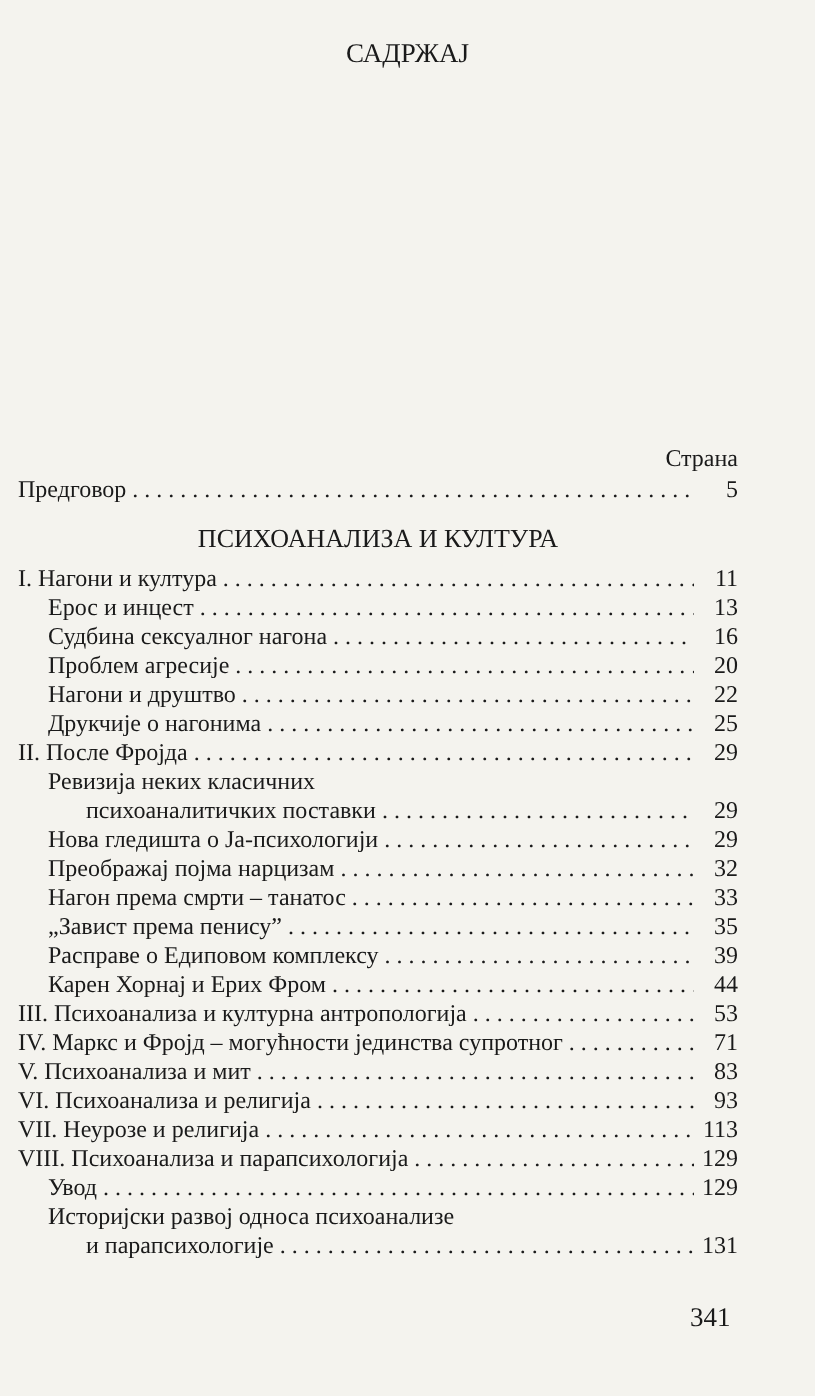САДРЖАЈ
Страна
Предговор 5
ПСИХОАНАЛИЗА И КУЛТУРА
I. Нагони и култура 11
Ерос и инцест 13
Судбина сексуалног нагона 16
Проблем агресије 20
Нагони и друштво 22
Друкчије о нагонима 25
II. После Фројда 29
Ревизија неких класичних
психоаналитичких поставки 29
Нова гледишта о Ја-психологији 29
Преображај појма нарцизам 32
Нагон према смрти – танатос 33
„Завист према пенису” 35
Расправе о Едиповом комплексу 39
Карен Хорнај и Ерих Фром 44
III. Психоанализа и културна антропологија 53
IV. Маркс и Фројд – могућности јединства супротног 71
V. Психоанализа и мит 83
VI. Психоанализа и религија 93
VII. Неурозе и религија 113
VIII. Психоанализа и парапсихологија 129
Увод 129
Историјски развој односа психоанализе
и парапсихологије 131
341